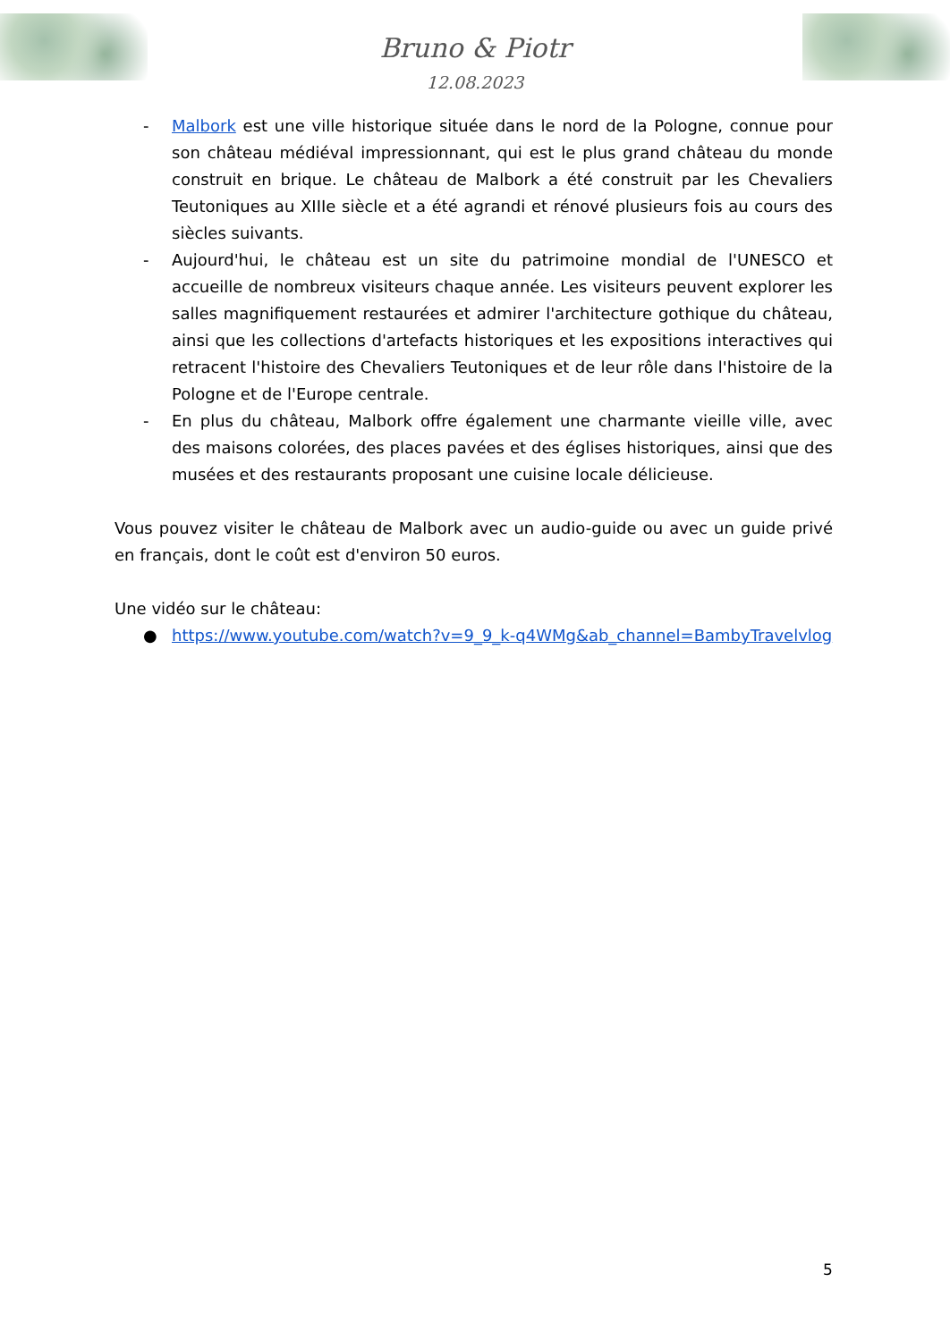Bruno & Piotr
12.08.2023
- Malbork est une ville historique située dans le nord de la Pologne, connue pour son château médiéval impressionnant, qui est le plus grand château du monde construit en brique. Le château de Malbork a été construit par les Chevaliers Teutoniques au XIIIe siècle et a été agrandi et rénové plusieurs fois au cours des siècles suivants.
- Aujourd'hui, le château est un site du patrimoine mondial de l'UNESCO et accueille de nombreux visiteurs chaque année. Les visiteurs peuvent explorer les salles magnifiquement restaurées et admirer l'architecture gothique du château, ainsi que les collections d'artefacts historiques et les expositions interactives qui retracent l'histoire des Chevaliers Teutoniques et de leur rôle dans l'histoire de la Pologne et de l'Europe centrale.
- En plus du château, Malbork offre également une charmante vieille ville, avec des maisons colorées, des places pavées et des églises historiques, ainsi que des musées et des restaurants proposant une cuisine locale délicieuse.
Vous pouvez visiter le château de Malbork avec un audio-guide ou avec un guide privé en français, dont le coût est d'environ 50 euros.
Une vidéo sur le château:
● https://www.youtube.com/watch?v=9_9_k-q4WMg&ab_channel=BambyTravelvlog
5